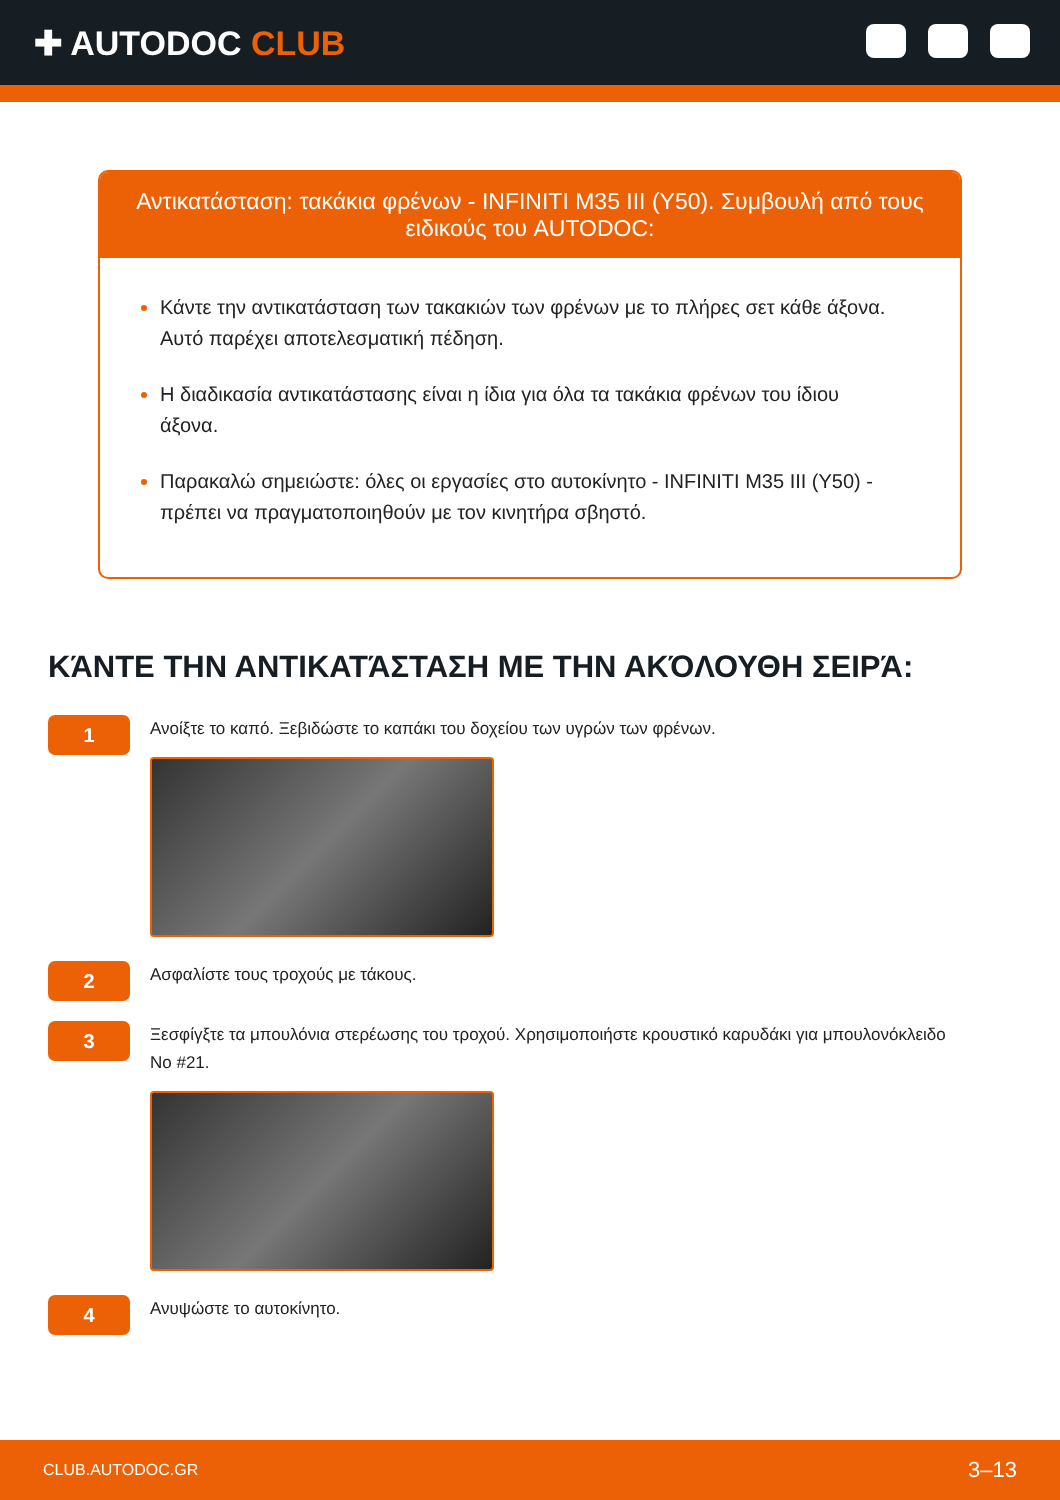✚ AUTODOC CLUB
Αντικατάσταση: τακάκια φρένων - INFINITI M35 III (Y50). Συμβουλή από τους ειδικούς του AUTODOC:
Κάντε την αντικατάσταση των τακακιών των φρένων με το πλήρες σετ κάθε άξονα. Αυτό παρέχει αποτελεσματική πέδηση.
Η διαδικασία αντικατάστασης είναι η ίδια για όλα τα τακάκια φρένων του ίδιου άξονα.
Παρακαλώ σημειώστε: όλες οι εργασίες στο αυτοκίνητο - INFINITI M35 III (Y50) - πρέπει να πραγματοποιηθούν με τον κινητήρα σβηστό.
ΚΆΝΤΕ ΤΗΝ ΑΝΤΙΚΑΤΆΣΤΑΣΗ ΜΕ ΤΗΝ ΑΚΌΛΟΥΘΗ ΣΕΙΡΆ:
1
Ανοίξτε το καπό. Ξεβιδώστε το καπάκι του δοχείου των υγρών των φρένων.
2
Ασφαλίστε τους τροχούς με τάκους.
3
Ξεσφίγξτε τα μπουλόνια στερέωσης του τροχού. Χρησιμοποιήστε κρουστικό καρυδάκι για μπουλονόκλειδο No #21.
4
Ανυψώστε το αυτοκίνητο.
CLUB.AUTODOC.GR 3–13